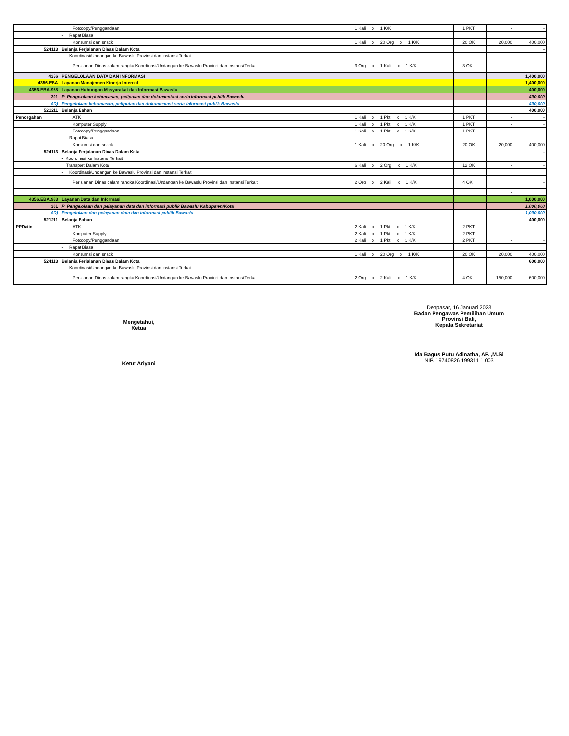| | Fotocopy/Penggandaan | 1 Kali x 1 K/K | 1 PKT | - | - |
| | - Rapat Biasa | | | | |
| | Konsumsi dan snack | 1 Kali x 20 Org x 1 K/K | 20 OK | 20,000 | 400,000 |
| 524113 | Belanja Perjalanan Dinas Dalam Kota | | | | - |
| | - Koordinasi/Undangan ke Bawaslu Provinsi dan Instansi Terkait | | | | |
| | Perjalanan Dinas dalam rangka Koordinasi/Undangan ke Bawaslu Provinsi dan Instansi Terkait | 3 Org x 1 Kali x 1 K/K | 3 OK | - | - |
| 4356 | PENGELOLAAN DATA DAN INFORMASI | | | | 1,400,000 |
| 4356.EBA | Layanan Manajemen Kinerja Internal | | | | 1,400,000 |
| 4356.EBA.958 | Layanan Hubungan Masyarakat dan Informasi Bawaslu | | | | 400,000 |
| 301 | P Pengelolaan kehumasan, peliputan dan dokumentasi serta informasi publik Bawaslu | | | | 400,000 |
| AD) | Pengelolaan kehumasan, peliputan dan dokumentasi serta informasi publik Bawaslu | | | | 400,000 |
| 521211 | Belanja Bahan | | | | 400,000 |
| Pencegahan | ATK | 1 Kali x 1 Pkt x 1 K/K | 1 PKT | - | - |
| | Komputer Supply | 1 Kali x 1 Pkt x 1 K/K | 1 PKT | - | - |
| | Fotocopy/Penggandaan | 1 Kali x 1 Pkt x 1 K/K | 1 PKT | - | - |
| | - Rapat Biasa | | | | |
| | Konsumsi dan snack | 1 Kali x 20 Org x 1 K/K | 20 OK | 20,000 | 400,000 |
| 524113 | Belanja Perjalanan Dinas Dalam Kota | | | | - |
| | - Koordinasi ke Instansi Terkait | | | | |
| | Transport Dalam Kota | 6 Kali x 2 Org x 1 K/K | 12 OK | - | - |
| | - Koordinasi/Undangan ke Bawaslu Provinsi dan Instansi Terkait | | | | |
| | Perjalanan Dinas dalam rangka Koordinasi/Undangan ke Bawaslu Provinsi dan Instansi Terkait | 2 Org x 2 Kali x 1 K/K | 4 OK | | - |
| | | | | - | |
| 4356.EBA.963 | Layanan Data dan Informasi | | | | 1,000,000 |
| 301 | P Pengelolaan dan pelayanan data dan informasi publik Bawaslu Kabupaten/Kota | | | | 1,000,000 |
| AD) | Pengelolaan dan pelayanan data dan informasi publik Bawaslu | | | | 1,000,000 |
| 521211 | Belanja Bahan | | | | 400,000 |
| PPDatin | ATK | 2 Kali x 1 Pkt x 1 K/K | 2 PKT | - | - |
| | Komputer Supply | 2 Kali x 1 Pkt x 1 K/K | 2 PKT | - | - |
| | Fotocopy/Penggandaan | 2 Kali x 1 Pkt x 1 K/K | 2 PKT | - | - |
| | - Rapat Biasa | | | | |
| | Konsumsi dan snack | 1 Kali x 20 Org x 1 K/K | 20 OK | 20,000 | 400,000 |
| 524113 | Belanja Perjalanan Dinas Dalam Kota | | | | 600,000 |
| | - Koordinasi/Undangan ke Bawaslu Provinsi dan Instansi Terkait | | | | |
| | Perjalanan Dinas dalam rangka Koordinasi/Undangan ke Bawaslu Provinsi dan Instansi Terkait | 2 Org x 2 Kali x 1 K/K | 4 OK | 150,000 | 600,000 |
Mengetahui,
Ketua
Ketut Ariyani
Denpasar, 16 Januari 2023
Badan Pengawas Pemilihan Umum
Provinsi Bali,
Kepala Sekretariat
Ida Bagus Putu Adinatha, AP. ,M.Si
NIP. 19740826 199311 1 003